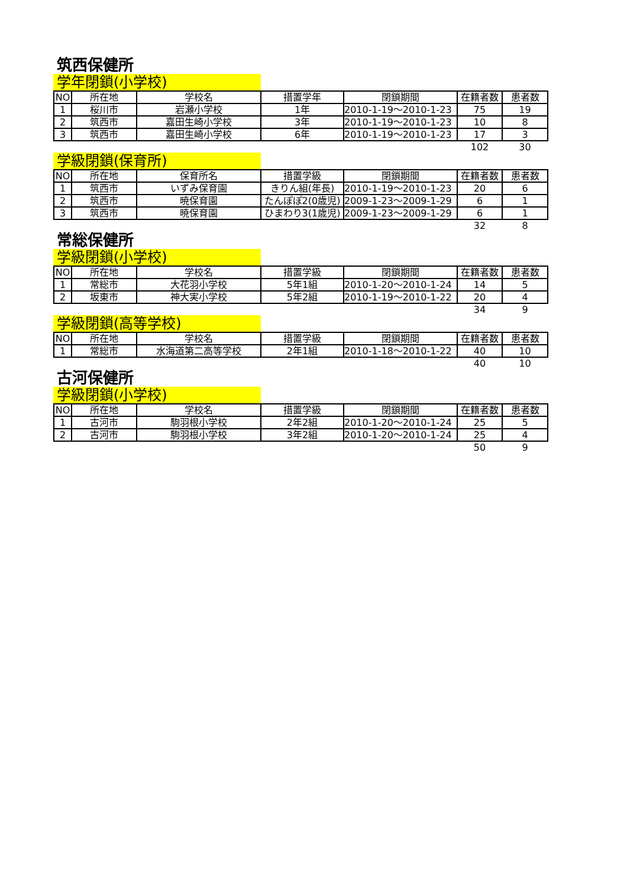筑西保健所
学年閉鎖(小学校)
| NO | 所在地 | 学校名 | 措置学年 | 閉鎖期間 | 在籍者数 | 患者数 |
| --- | --- | --- | --- | --- | --- | --- |
| 1 | 桜川市 | 岩瀬小学校 | 1年 | 2010-1-19～2010-1-23 | 75 | 19 |
| 2 | 筑西市 | 嘉田生崎小学校 | 3年 | 2010-1-19～2010-1-23 | 10 | 8 |
| 3 | 筑西市 | 嘉田生崎小学校 | 6年 | 2010-1-19～2010-1-23 | 17 | 3 |
| | | | | | 102 | 30 |
学級閉鎖(保育所)
| NO | 所在地 | 保育所名 | 措置学級 | 閉鎖期間 | 在籍者数 | 患者数 |
| --- | --- | --- | --- | --- | --- | --- |
| 1 | 筑西市 | いずみ保育園 | きりん組(年長) | 2010-1-19～2010-1-23 | 20 | 6 |
| 2 | 筑西市 | 暁保育園 | たんぽぽ2(0歳児) | 2009-1-23～2009-1-29 | 6 | 1 |
| 3 | 筑西市 | 暁保育園 | ひまわり3(1歳児) | 2009-1-23～2009-1-29 | 6 | 1 |
| | | | | | 32 | 8 |
常総保健所
学級閉鎖(小学校)
| NO | 所在地 | 学校名 | 措置学級 | 閉鎖期間 | 在籍者数 | 患者数 |
| --- | --- | --- | --- | --- | --- | --- |
| 1 | 常総市 | 大花羽小学校 | 5年1組 | 2010-1-20～2010-1-24 | 14 | 5 |
| 2 | 坂東市 | 神大実小学校 | 5年2組 | 2010-1-19～2010-1-22 | 20 | 4 |
| | | | | | 34 | 9 |
学級閉鎖(高等学校)
| NO | 所在地 | 学校名 | 措置学級 | 閉鎖期間 | 在籍者数 | 患者数 |
| --- | --- | --- | --- | --- | --- | --- |
| 1 | 常総市 | 水海道第二高等学校 | 2年1組 | 2010-1-18～2010-1-22 | 40 | 10 |
| | | | | | 40 | 10 |
古河保健所
学級閉鎖(小学校)
| NO | 所在地 | 学校名 | 措置学級 | 閉鎖期間 | 在籍者数 | 患者数 |
| --- | --- | --- | --- | --- | --- | --- |
| 1 | 古河市 | 駒羽根小学校 | 2年2組 | 2010-1-20～2010-1-24 | 25 | 5 |
| 2 | 古河市 | 駒羽根小学校 | 3年2組 | 2010-1-20～2010-1-24 | 25 | 4 |
| | | | | | 50 | 9 |